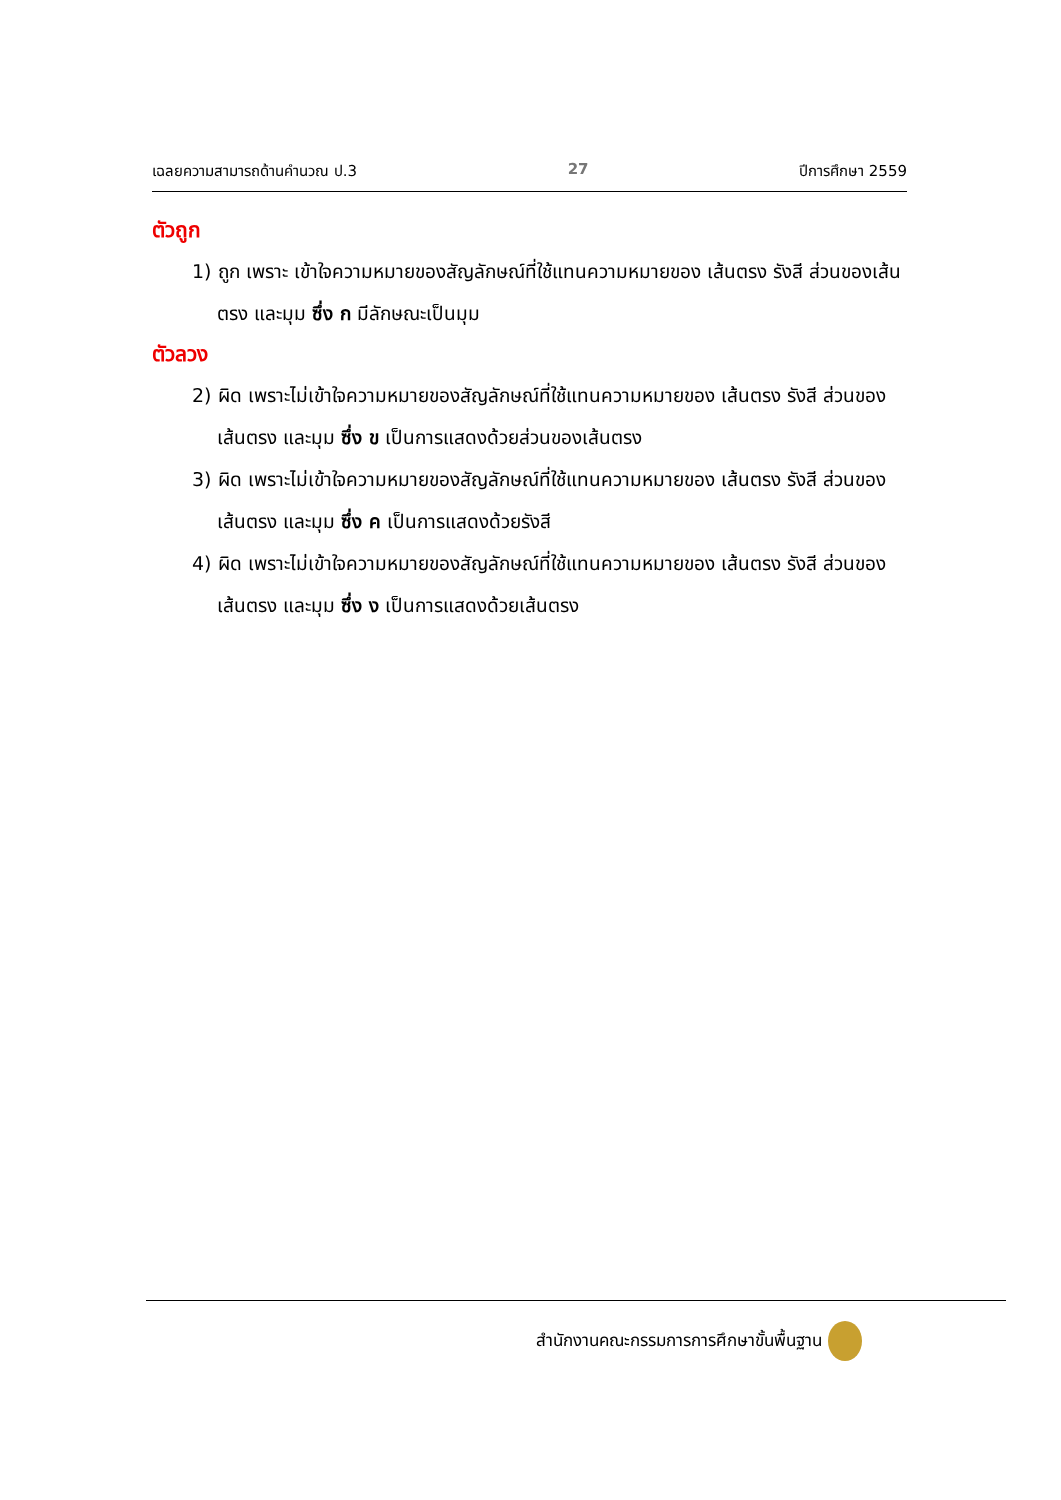เฉลยความสามารถด้านคำนวณ ป.3 27 ปีการศึกษา 2559
ตัวถูก
1) ถูก เพราะ เข้าใจความหมายของสัญลักษณ์ที่ใช้แทนความหมายของ เส้นตรง รังสี ส่วนของเส้นตรง และมุม ซึ่ง ก มีลักษณะเป็นมุม
ตัวลวง
2) ผิด เพราะไม่เข้าใจความหมายของสัญลักษณ์ที่ใช้แทนความหมายของ เส้นตรง รังสี ส่วนของเส้นตรง และมุม ซึ่ง ข เป็นการแสดงด้วยส่วนของเส้นตรง
3) ผิด เพราะไม่เข้าใจความหมายของสัญลักษณ์ที่ใช้แทนความหมายของ เส้นตรง รังสี ส่วนของเส้นตรง และมุม ซึ่ง ค เป็นการแสดงด้วยรังสี
4) ผิด เพราะไม่เข้าใจความหมายของสัญลักษณ์ที่ใช้แทนความหมายของ เส้นตรง รังสี ส่วนของเส้นตรง และมุม ซึ่ง ง เป็นการแสดงด้วยเส้นตรง
สำนักงานคณะกรรมการการศึกษาขั้นพื้นฐาน